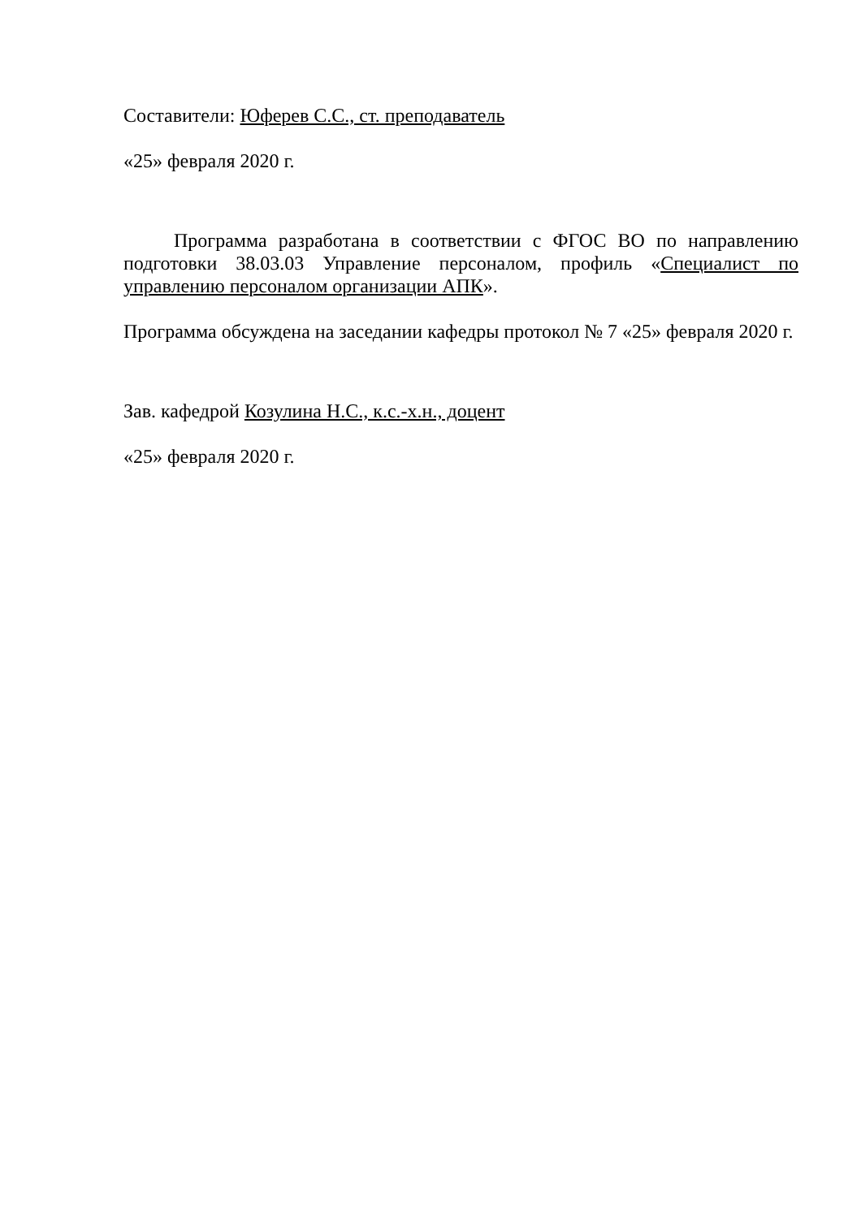Составители: Юферев С.С., ст. преподаватель
«25» февраля 2020 г.
Программа разработана в соответствии с ФГОС ВО по направлению подготовки 38.03.03 Управление персоналом, профиль «Специалист по управлению персоналом организации АПК».
Программа обсуждена на заседании кафедры протокол № 7 «25» февраля 2020 г.
Зав. кафедрой Козулина Н.С., к.с.-х.н., доцент
«25» февраля 2020 г.